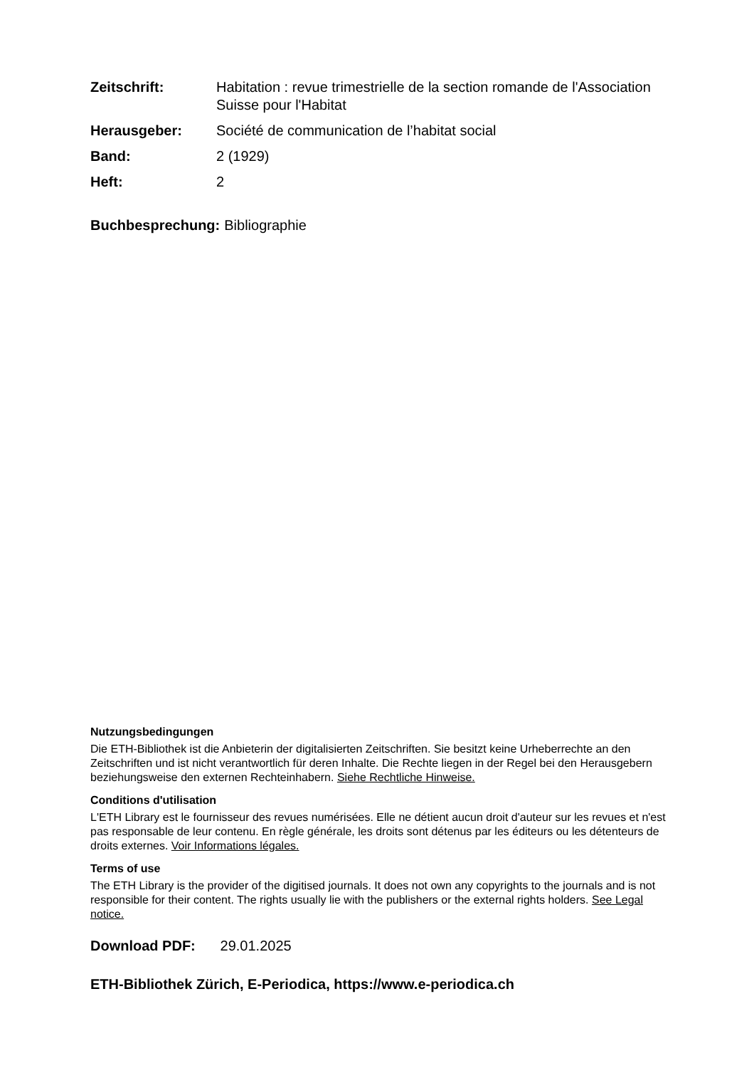Zeitschrift: Habitation : revue trimestrielle de la section romande de l'Association Suisse pour l'Habitat
Herausgeber: Société de communication de l’habitat social
Band: 2 (1929)
Heft: 2
Buchbesprechung: Bibliographie
Nutzungsbedingungen
Die ETH-Bibliothek ist die Anbieterin der digitalisierten Zeitschriften. Sie besitzt keine Urheberrechte an den Zeitschriften und ist nicht verantwortlich für deren Inhalte. Die Rechte liegen in der Regel bei den Herausgebern beziehungsweise den externen Rechteinhabern. Siehe Rechtliche Hinweise.
Conditions d'utilisation
L'ETH Library est le fournisseur des revues numérisées. Elle ne détient aucun droit d'auteur sur les revues et n'est pas responsable de leur contenu. En règle générale, les droits sont détenus par les éditeurs ou les détenteurs de droits externes. Voir Informations légales.
Terms of use
The ETH Library is the provider of the digitised journals. It does not own any copyrights to the journals and is not responsible for their content. The rights usually lie with the publishers or the external rights holders. See Legal notice.
Download PDF: 29.01.2025
ETH-Bibliothek Zürich, E-Periodica, https://www.e-periodica.ch